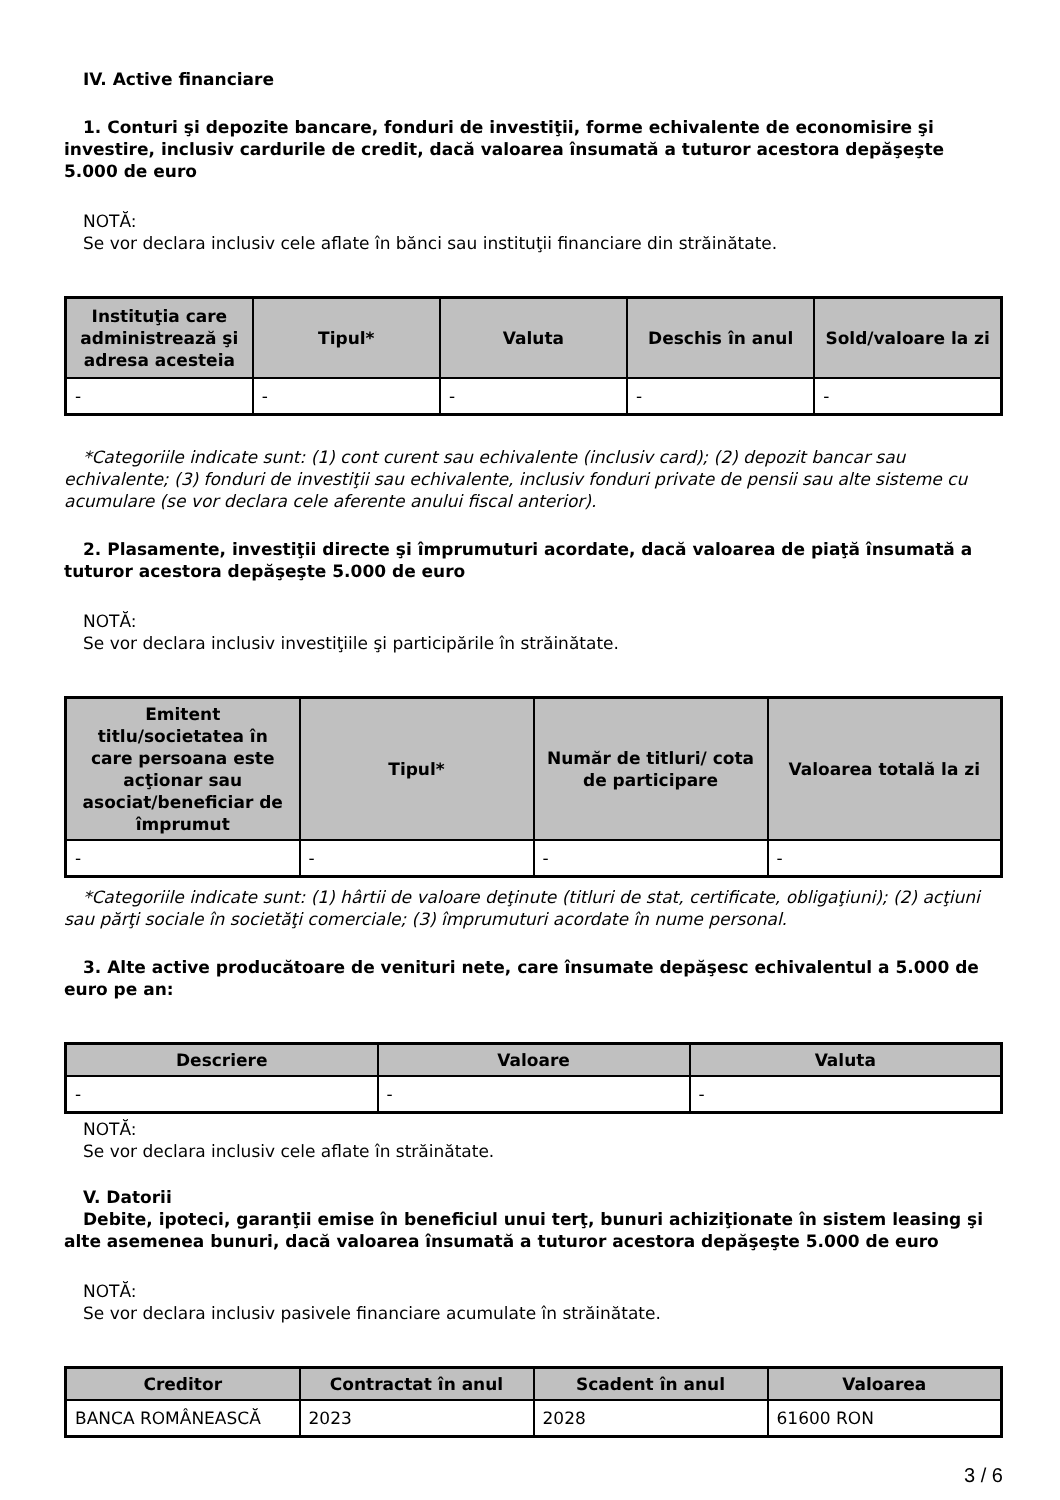IV. Active financiare
1. Conturi şi depozite bancare, fonduri de investiţii, forme echivalente de economisire şi investire, inclusiv cardurile de credit, dacă valoarea însumată a tuturor acestora depăşeşte 5.000 de euro
NOTĂ:
Se vor declara inclusiv cele aflate în bănci sau instituţii financiare din străinătate.
| Instituţia care administrează şi adresa acesteia | Tipul* | Valuta | Deschis în anul | Sold/valoare la zi |
| --- | --- | --- | --- | --- |
| - | - | - | - | - |
*Categoriile indicate sunt: (1) cont curent sau echivalente (inclusiv card); (2) depozit bancar sau echivalente; (3) fonduri de investiţii sau echivalente, inclusiv fonduri private de pensii sau alte sisteme cu acumulare (se vor declara cele aferente anului fiscal anterior).
2. Plasamente, investiţii directe şi împrumuturi acordate, dacă valoarea de piaţă însumată a tuturor acestora depăşeşte 5.000 de euro
NOTĂ:
Se vor declara inclusiv investiţiile şi participările în străinătate.
| Emitent titlu/societatea în care persoana este acţionar sau asociat/beneficiar de împrumut | Tipul* | Număr de titluri/ cota de participare | Valoarea totală la zi |
| --- | --- | --- | --- |
| - | - | - | - |
*Categoriile indicate sunt: (1) hârtii de valoare deţinute (titluri de stat, certificate, obligaţiuni); (2) acţiuni sau părţi sociale în societăţi comerciale; (3) împrumuturi acordate în nume personal.
3. Alte active producătoare de venituri nete, care însumate depăşesc echivalentul a 5.000 de euro pe an:
| Descriere | Valoare | Valuta |
| --- | --- | --- |
| - | - | - |
NOTĂ:
Se vor declara inclusiv cele aflate în străinătate.
V. Datorii
Debite, ipoteci, garanţii emise în beneficiul unui terţ, bunuri achiziţionate în sistem leasing şi alte asemenea bunuri, dacă valoarea însumată a tuturor acestora depăşeşte 5.000 de euro
NOTĂ:
Se vor declara inclusiv pasivele financiare acumulate în străinătate.
| Creditor | Contractat în anul | Scadent în anul | Valoarea |
| --- | --- | --- | --- |
| BANCA ROMÂNEASCĂ | 2023 | 2028 | 61600 RON |
3 / 6